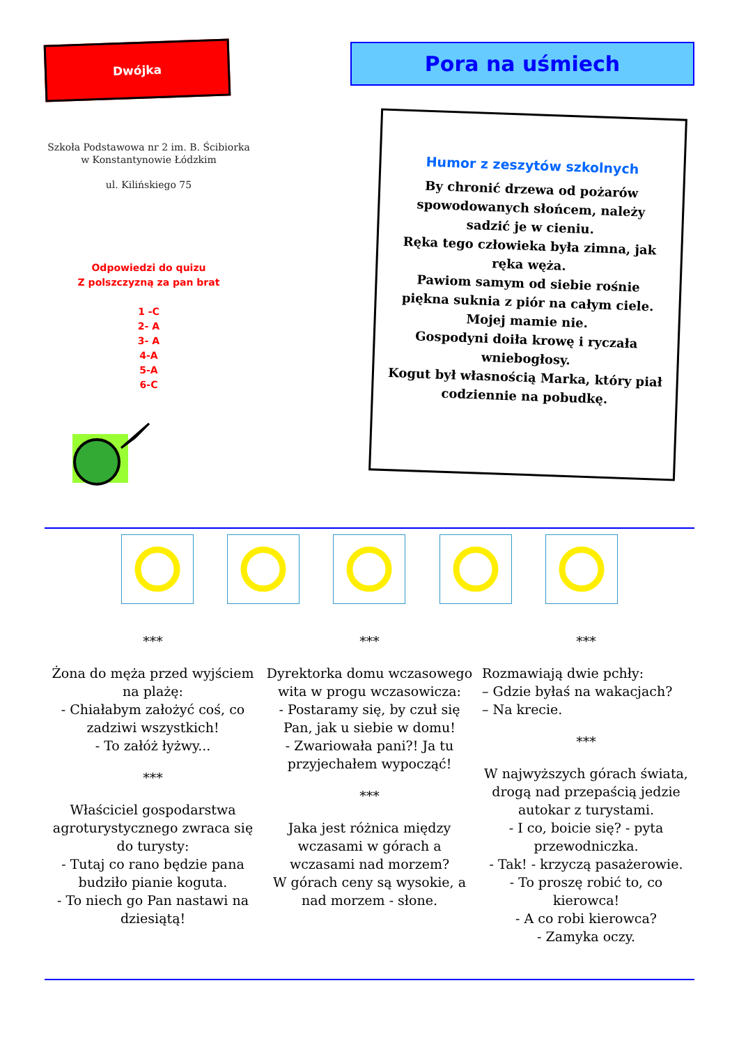Dwójka
Szkoła Podstawowa nr 2 im. B. Ścibiorka w Konstantynowie Łódzkim
ul. Kilińskiego 75
Odpowiedzi do quizu
Z polszczyzną za pan brat
1 -C
2- A
3- A
4-A
5-A
6-C
Pora na uśmiech
Humor z zeszytów szkolnych
By chronić drzewa od pożarów spowodowanych słońcem, należy sadzić je w cieniu.
Ręka tego człowieka była zimna, jak ręka węża.
Pawiom samym od siebie rośnie piękna suknia z piór na całym ciele. Mojej mamie nie.
Gospodyni doiła krowę i ryczała wniebogłosy.
Kogut był własnością Marka, który piał codziennie na pobudkę.
***
Żona do męża przed wyjściem na plażę:
- Chiałabym założyć coś, co zadziwi wszystkich!
- To załóż łyżwy...
***
Właściciel gospodarstwa agroturystycznego zwraca się do turysty:
- Tutaj co rano będzie pana budziło pianie koguta.
- To niech go Pan nastawi na dziesiątą!
***
Dyrektorka domu wczasowego wita w progu wczasowicza:
- Postaramy się, by czuł się Pan, jak u siebie w domu!
- Zwariowała pani?! Ja tu przyjechałem wypocząć!
***
Jaka jest różnica między wczasami w górach a wczasami nad morzem?
W górach ceny są wysokie, a nad morzem - słone.
***
Rozmawiają dwie pchły:
– Gdzie byłaś na wakacjach?
– Na krecie.
***
W najwyższych górach świata, drogą nad przepaścią jedzie autokar z turystami.
- I co, boicie się? - pyta przewodniczka.
- Tak! - krzyczą pasażerowie.
- To proszę robić to, co kierowca!
- A co robi kierowca?
- Zamyka oczy.